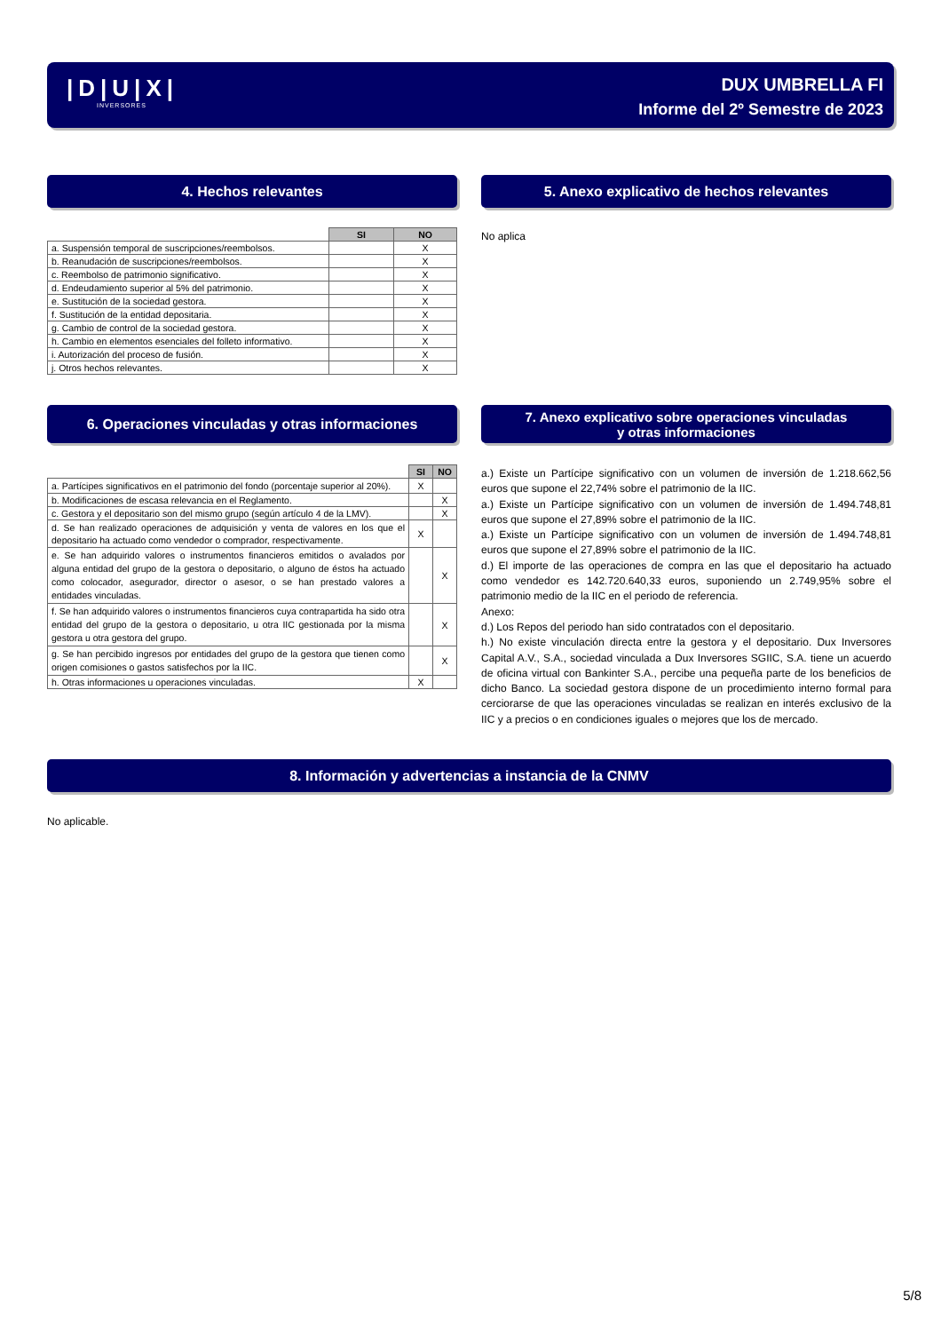|D|U|X|
INVERSORES
DUX UMBRELLA FI
Informe del 2º Semestre de 2023
4. Hechos relevantes
| | SI | NO |
| a. Suspensión temporal de suscripciones/reembolsos. | | X |
| b. Reanudación de suscripciones/reembolsos. | | X |
| c. Reembolso de patrimonio significativo. | | X |
| d. Endeudamiento superior al 5% del patrimonio. | | X |
| e. Sustitución de la sociedad gestora. | | X |
| f. Sustitución de la entidad depositaria. | | X |
| g. Cambio de control de la sociedad gestora. | | X |
| h. Cambio en elementos esenciales del folleto informativo. | | X |
| i. Autorización del proceso de fusión. | | X |
| j. Otros hechos relevantes. | | X |
5. Anexo explicativo de hechos relevantes
No aplica
6. Operaciones vinculadas y otras informaciones
| | SI | NO |
| a. Partícipes significativos en el patrimonio del fondo (porcentaje superior al 20%). | X | |
| b. Modificaciones de escasa relevancia en el Reglamento. | | X |
| c. Gestora y el depositario son del mismo grupo (según artículo 4 de la LMV). | | X |
| d. Se han realizado operaciones de adquisición y venta de valores en los que el depositario ha actuado como vendedor o comprador, respectivamente. | X | |
| e. Se han adquirido valores o instrumentos financieros emitidos o avalados por alguna entidad del grupo de la gestora o depositario, o alguno de éstos ha actuado como colocador, asegurador, director o asesor, o se han prestado valores a entidades vinculadas. | | X |
| f. Se han adquirido valores o instrumentos financieros cuya contrapartida ha sido otra entidad del grupo de la gestora o depositario, u otra IIC gestionada por la misma gestora u otra gestora del grupo. | | X |
| g. Se han percibido ingresos por entidades del grupo de la gestora que tienen como origen comisiones o gastos satisfechos por la IIC. | | X |
| h. Otras informaciones u operaciones vinculadas. | X | |
7. Anexo explicativo sobre operaciones vinculadas
y otras informaciones
a.) Existe un Partícipe significativo con un volumen de inversión de 1.218.662,56 euros que supone el 22,74% sobre el patrimonio de la IIC.
a.) Existe un Partícipe significativo con un volumen de inversión de 1.494.748,81 euros que supone el 27,89% sobre el patrimonio de la IIC.
a.) Existe un Partícipe significativo con un volumen de inversión de 1.494.748,81 euros que supone el 27,89% sobre el patrimonio de la IIC.
d.) El importe de las operaciones de compra en las que el depositario ha actuado como vendedor es 142.720.640,33 euros, suponiendo un 2.749,95% sobre el patrimonio medio de la IIC en el periodo de referencia.
Anexo:
d.) Los Repos del periodo han sido contratados con el depositario.
h.) No existe vinculación directa entre la gestora y el depositario. Dux Inversores Capital A.V., S.A., sociedad vinculada a Dux Inversores SGIIC, S.A. tiene un acuerdo de oficina virtual con Bankinter S.A., percibe una pequeña parte de los beneficios de dicho Banco. La sociedad gestora dispone de un procedimiento interno formal para cerciorarse de que las operaciones vinculadas se realizan en interés exclusivo de la IIC y a precios o en condiciones iguales o mejores que los de mercado.
8. Información y advertencias a instancia de la CNMV
No aplicable.
5/8